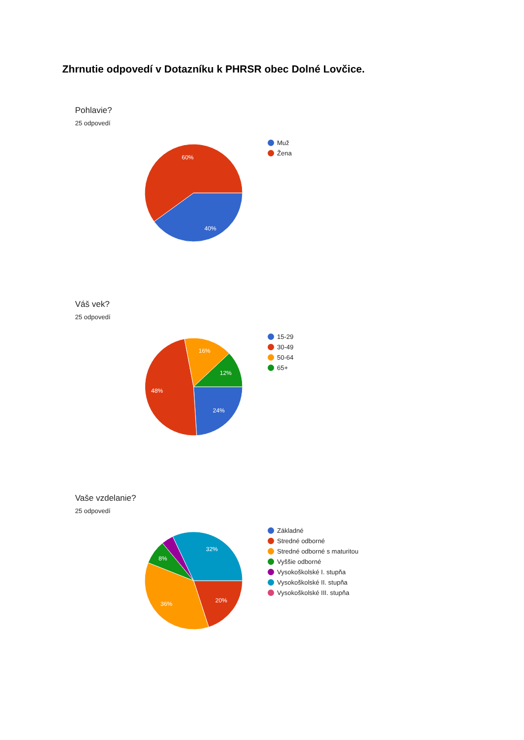Zhrnutie odpovedí v Dotazníku k PHRSR obec Dolné Lovčice.
Pohlavie?
25 odpovedí
60%
40%
Muž
Žena
Váš vek?
25 odpovedí
16%
12%
48%
24%
15-29
30-49
50-64
65+
Vaše vzdelanie?
25 odpovedí
32%
8%
36%
20%
Základné
Stredné odborné
Stredné odborné s maturitou
Vyššie odborné
Vysokoškolské I. stupňa
Vysokoškolské II. stupňa
Vysokoškolské III. stupňa